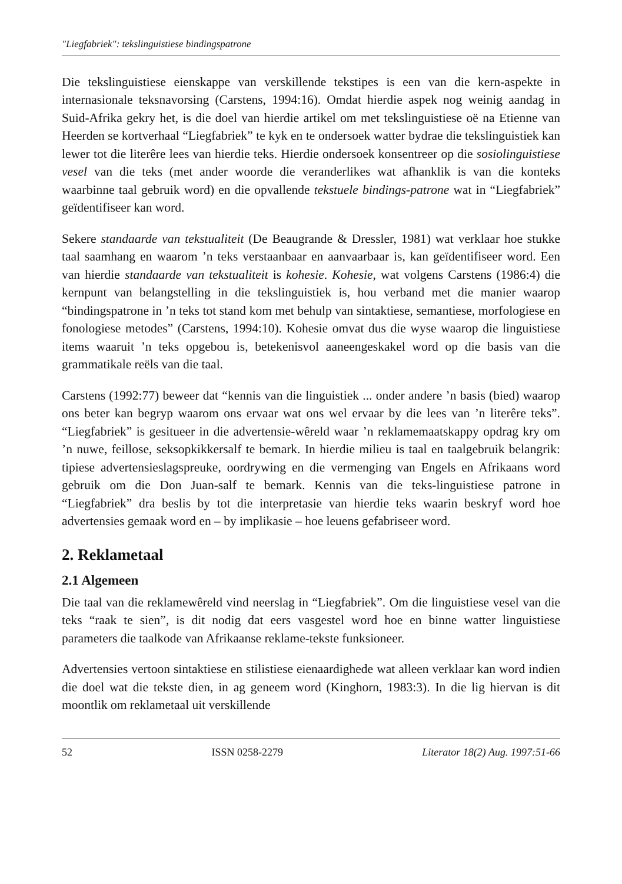"Liegfabriek": tekslinguistiese bindingspatrone
Die tekslinguistiese eienskappe van verskillende tekstipes is een van die kern-aspekte in internasionale teksnavorsing (Carstens, 1994:16). Omdat hierdie aspek nog weinig aandag in Suid-Afrika gekry het, is die doel van hierdie artikel om met tekslinguistiese oë na Etienne van Heerden se kortverhaal “Liegfabriek” te kyk en te ondersoek watter bydrae die tekslinguistiek kan lewer tot die literêre lees van hierdie teks. Hierdie ondersoek konsentreer op die sosiolinguistiese vesel van die teks (met ander woorde die veranderlikes wat afhanklik is van die konteks waarbinne taal gebruik word) en die opvallende tekstuele bindings-patrone wat in “Liegfabriek” geïdentifiseer kan word.
Sekere standaarde van tekstualiteit (De Beaugrande & Dressler, 1981) wat verklaar hoe stukke taal saamhang en waarom ’n teks verstaanbaar en aanvaarbaar is, kan geïdentifiseer word. Een van hierdie standaarde van tekstualiteit is kohesie. Kohesie, wat volgens Carstens (1986:4) die kernpunt van belangstelling in die tekslinguistiek is, hou verband met die manier waarop “bindingspatrone in ’n teks tot stand kom met behulp van sintaktiese, semantiese, morfologiese en fonologiese metodes” (Carstens, 1994:10). Kohesie omvat dus die wyse waarop die linguistiese items waaruit ’n teks opgebou is, betekenisvol aaneengeskakel word op die basis van die grammatikale reëls van die taal.
Carstens (1992:77) beweer dat “kennis van die linguistiek ... onder andere ’n basis (bied) waarop ons beter kan begryp waarom ons ervaar wat ons wel ervaar by die lees van ’n literêre teks”. “Liegfabriek” is gesitueer in die advertensie-wêreld waar ’n reklamemaatskappy opdrag kry om ’n nuwe, feillose, seksopkikkersalf te bemark. In hierdie milieu is taal en taalgebruik belangrik: tipiese advertensieslagspreuke, oordrywing en die vermenging van Engels en Afrikaans word gebruik om die Don Juan-salf te bemark. Kennis van die teks-linguistiese patrone in “Liegfabriek” dra beslis by tot die interpretasie van hierdie teks waarin beskryf word hoe advertensies gemaak word en – by implikasie – hoe leuens gefabriseer word.
2. Reklametaal
2.1 Algemeen
Die taal van die reklamewêreld vind neerslag in “Liegfabriek”. Om die linguistiese vesel van die teks “raak te sien”, is dit nodig dat eers vasgestel word hoe en binne watter linguistiese parameters die taalkode van Afrikaanse reklame-tekste funksioneer.
Advertensies vertoon sintaktiese en stilistiese eienaardighede wat alleen verklaar kan word indien die doel wat die tekste dien, in ag geneem word (Kinghorn, 1983:3). In die lig hiervan is dit moontlik om reklametaal uit verskillende
52 ISSN 0258-2279 Literator 18(2) Aug. 1997:51-66